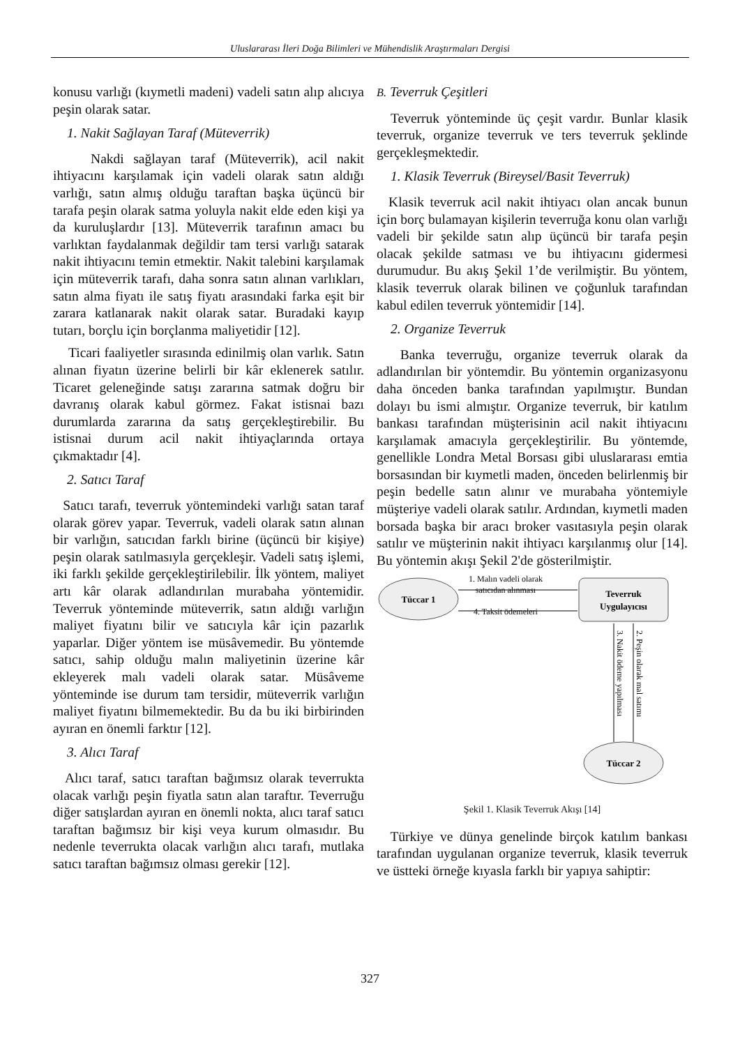Uluslararası İleri Doğa Bilimleri ve Mühendislik Araştırmaları Dergisi
konusu varlığı (kıymetli madeni) vadeli satın alıp alıcıya peşin olarak satar.
1. Nakit Sağlayan Taraf (Müteverrik)
Nakdi sağlayan taraf (Müteverrik), acil nakit ihtiyacını karşılamak için vadeli olarak satın aldığı varlığı, satın almış olduğu taraftan başka üçüncü bir tarafa peşin olarak satma yoluyla nakit elde eden kişi ya da kuruluşlardır [13]. Müteverrik tarafının amacı bu varlıktan faydalanmak değildir tam tersi varlığı satarak nakit ihtiyacını temin etmektir. Nakit talebini karşılamak için müteverrik tarafı, daha sonra satın alınan varlıkları, satın alma fiyatı ile satış fiyatı arasındaki farka eşit bir zarara katlanarak nakit olarak satar. Buradaki kayıp tutarı, borçlu için borçlanma maliyetidir [12].
Ticari faaliyetler sırasında edinilmiş olan varlık. Satın alınan fiyatın üzerine belirli bir kâr eklenerek satılır. Ticaret geleneğinde satışı zararına satmak doğru bir davranış olarak kabul görmez. Fakat istisnai bazı durumlarda zararına da satış gerçekleştirebilir. Bu istisnai durum acil nakit ihtiyaçlarında ortaya çıkmaktadır [4].
2. Satıcı Taraf
Satıcı tarafı, teverruk yöntemindeki varlığı satan taraf olarak görev yapar. Teverruk, vadeli olarak satın alınan bir varlığın, satıcıdan farklı birine (üçüncü bir kişiye) peşin olarak satılmasıyla gerçekleşir. Vadeli satış işlemi, iki farklı şekilde gerçekleştirilebilir. İlk yöntem, maliyet artı kâr olarak adlandırılan murabaha yöntemidir. Teverruk yönteminde müteverrik, satın aldığı varlığın maliyet fiyatını bilir ve satıcıyla kâr için pazarlık yaparlar. Diğer yöntem ise müsâvemedir. Bu yöntemde satıcı, sahip olduğu malın maliyetinin üzerine kâr ekleyerek malı vadeli olarak satar. Müsâveme yönteminde ise durum tam tersidir, müteverrik varlığın maliyet fiyatını bilmemektedir. Bu da bu iki birbirinden ayıran en önemli farktır [12].
3. Alıcı Taraf
Alıcı taraf, satıcı taraftan bağımsız olarak teverrukta olacak varlığı peşin fiyatla satın alan taraftır. Teverruğu diğer satışlardan ayıran en önemli nokta, alıcı taraf satıcı taraftan bağımsız bir kişi veya kurum olmasıdır. Bu nedenle teverrukta olacak varlığın alıcı tarafı, mutlaka satıcı taraftan bağımsız olması gerekir [12].
B. Teverruk Çeşitleri
Teverruk yönteminde üç çeşit vardır. Bunlar klasik teverruk, organize teverruk ve ters teverruk şeklinde gerçekleşmektedir.
1. Klasik Teverruk (Bireysel/Basit Teverruk)
Klasik teverruk acil nakit ihtiyacı olan ancak bunun için borç bulamayan kişilerin teverruğa konu olan varlığı vadeli bir şekilde satın alıp üçüncü bir tarafa peşin olacak şekilde satması ve bu ihtiyacını gidermesi durumudur. Bu akış Şekil 1’de verilmiştir. Bu yöntem, klasik teverruk olarak bilinen ve çoğunluk tarafından kabul edilen teverruk yöntemidir [14].
2. Organize Teverruk
Banka teverruğu, organize teverruk olarak da adlandırılan bir yöntemdir. Bu yöntemin organizasyonu daha önceden banka tarafından yapılmıştır. Bundan dolayı bu ismi almıştır. Organize teverruk, bir katılım bankası tarafından müşterisinin acil nakit ihtiyacını karşılamak amacıyla gerçekleştirilir. Bu yöntemde, genellikle Londra Metal Borsası gibi uluslararası emtia borsasından bir kıymetli maden, önceden belirlenmiş bir peşin bedelle satın alınır ve murabaha yöntemiyle müşteriye vadeli olarak satılır. Ardından, kıymetli maden borsada başka bir aracı broker vasıtasıyla peşin olarak satılır ve müşterinin nakit ihtiyacı karşılanmış olur [14]. Bu yöntemin akışı Şekil 2'de gösterilmiştir.
Tüccar 1
Teverruk
Uygulayıcısı
Tüccar 2
1. Malın vadeli olarak
satıcıdan alınması
4. Taksit ödemeleri
3. Nakit ödeme yapılması
2. Peşin olarak mal satımı
Şekil 1. Klasik Teverruk Akışı [14]
Türkiye ve dünya genelinde birçok katılım bankası tarafından uygulanan organize teverruk, klasik teverruk ve üstteki örneğe kıyasla farklı bir yapıya sahiptir:
327